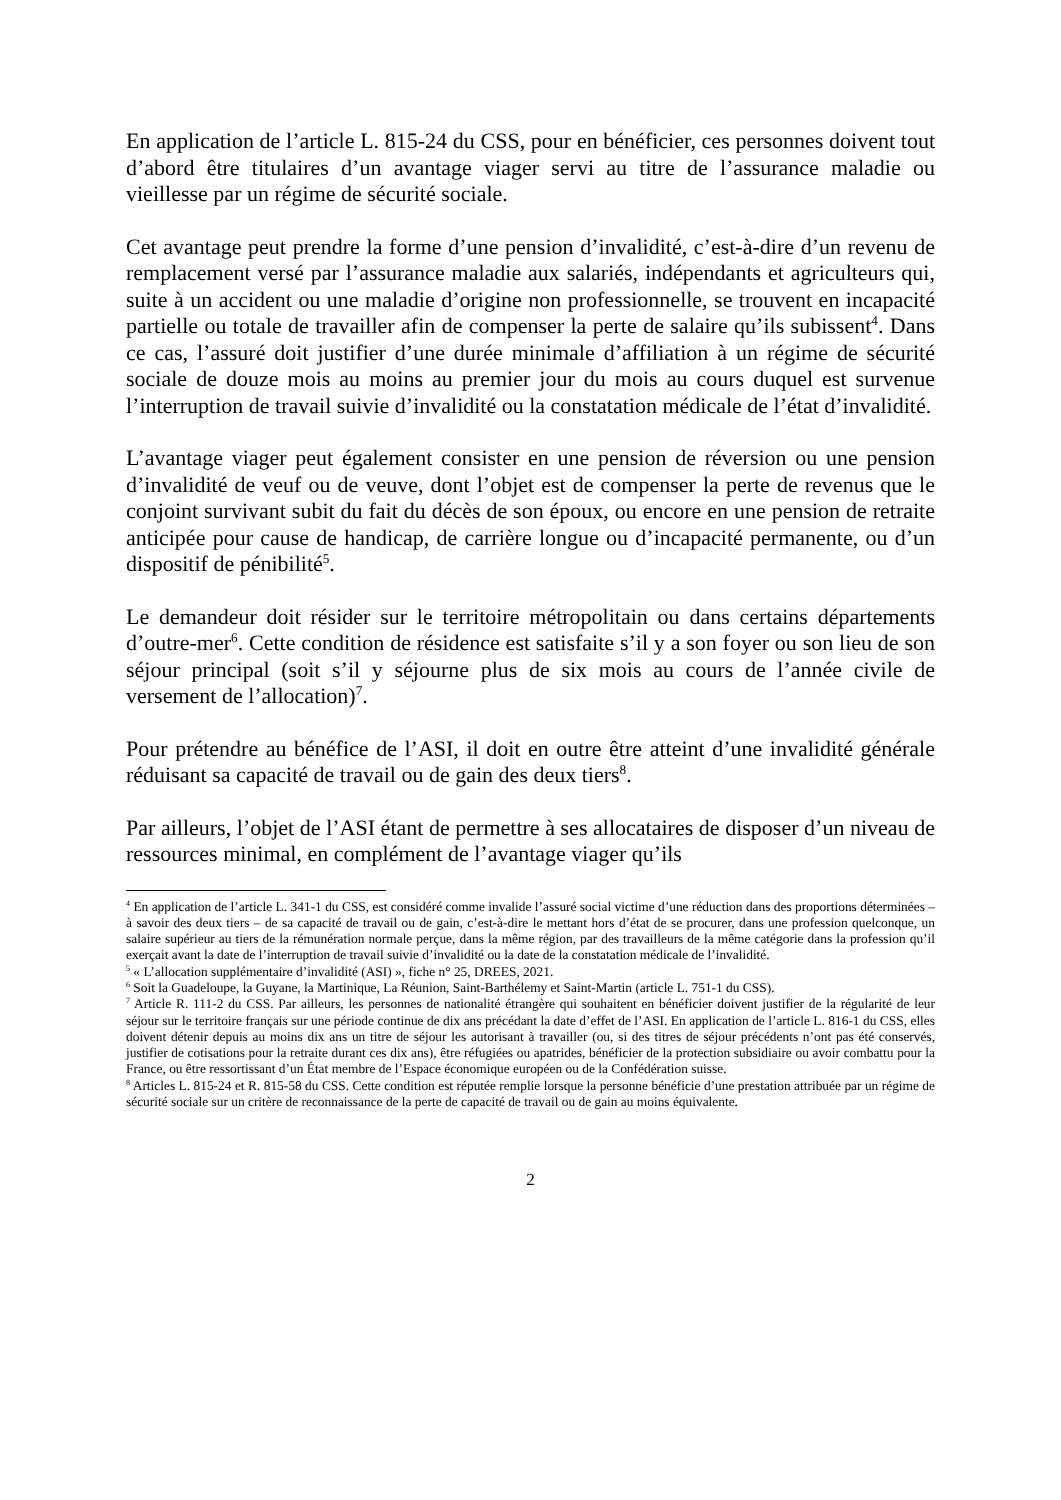En application de l’article L. 815-24 du CSS, pour en bénéficier, ces personnes doivent tout d’abord être titulaires d’un avantage viager servi au titre de l’assurance maladie ou vieillesse par un régime de sécurité sociale.
Cet avantage peut prendre la forme d’une pension d’invalidité, c’est-à-dire d’un revenu de remplacement versé par l’assurance maladie aux salariés, indépendants et agriculteurs qui, suite à un accident ou une maladie d’origine non professionnelle, se trouvent en incapacité partielle ou totale de travailler afin de compenser la perte de salaire qu’ils subissent<sup>4</sup>. Dans ce cas, l’assuré doit justifier d’une durée minimale d’affiliation à un régime de sécurité sociale de douze mois au moins au premier jour du mois au cours duquel est survenue l’interruption de travail suivie d’invalidité ou la constatation médicale de l’état d’invalidité.
L’avantage viager peut également consister en une pension de réversion ou une pension d’invalidité de veuf ou de veuve, dont l’objet est de compenser la perte de revenus que le conjoint survivant subit du fait du décès de son époux, ou encore en une pension de retraite anticipée pour cause de handicap, de carrière longue ou d’incapacité permanente, ou d’un dispositif de pénibilité<sup>5</sup>.
Le demandeur doit résider sur le territoire métropolitain ou dans certains départements d’outre-mer<sup>6</sup>. Cette condition de résidence est satisfaite s’il y a son foyer ou son lieu de son séjour principal (soit s’il y séjourne plus de six mois au cours de l’année civile de versement de l’allocation)<sup>7</sup>.
Pour prétendre au bénéfice de l’ASI, il doit en outre être atteint d’une invalidité générale réduisant sa capacité de travail ou de gain des deux tiers<sup>8</sup>.
Par ailleurs, l’objet de l’ASI étant de permettre à ses allocataires de disposer d’un niveau de ressources minimal, en complément de l’avantage viager qu’ils
<sup>4</sup> En application de l’article L. 341-1 du CSS, est considéré comme invalide l’assuré social victime d’une réduction dans des proportions déterminées – à savoir des deux tiers – de sa capacité de travail ou de gain, c’est-à-dire le mettant hors d’état de se procurer, dans une profession quelconque, un salaire supérieur au tiers de la rémunération normale perçue, dans la même région, par des travailleurs de la même catégorie dans la profession qu’il exerçait avant la date de l’interruption de travail suivie d’invalidité ou la date de la constatation médicale de l’invalidité.
<sup>5</sup> « L’allocation supplémentaire d’invalidité (ASI) », fiche n° 25, DREES, 2021.
<sup>6</sup> Soit la Guadeloupe, la Guyane, la Martinique, La Réunion, Saint-Barthélemy et Saint-Martin (article L. 751-1 du CSS).
<sup>7</sup> Article R. 111-2 du CSS. Par ailleurs, les personnes de nationalité étrangère qui souhaitent en bénéficier doivent justifier de la régularité de leur séjour sur le territoire français sur une période continue de dix ans précédant la date d’effet de l’ASI. En application de l’article L. 816-1 du CSS, elles doivent détenir depuis au moins dix ans un titre de séjour les autorisant à travailler (ou, si des titres de séjour précédents n’ont pas été conservés, justifier de cotisations pour la retraite durant ces dix ans), être réfugiées ou apatrides, bénéficier de la protection subsidiaire ou avoir combattu pour la France, ou être ressortissant d’un État membre de l’Espace économique européen ou de la Confédération suisse.
<sup>8</sup> Articles L. 815-24 et R. 815-58 du CSS. Cette condition est réputée remplie lorsque la personne bénéficie d’une prestation attribuée par un régime de sécurité sociale sur un critère de reconnaissance de la perte de capacité de travail ou de gain au moins équivalente.
2